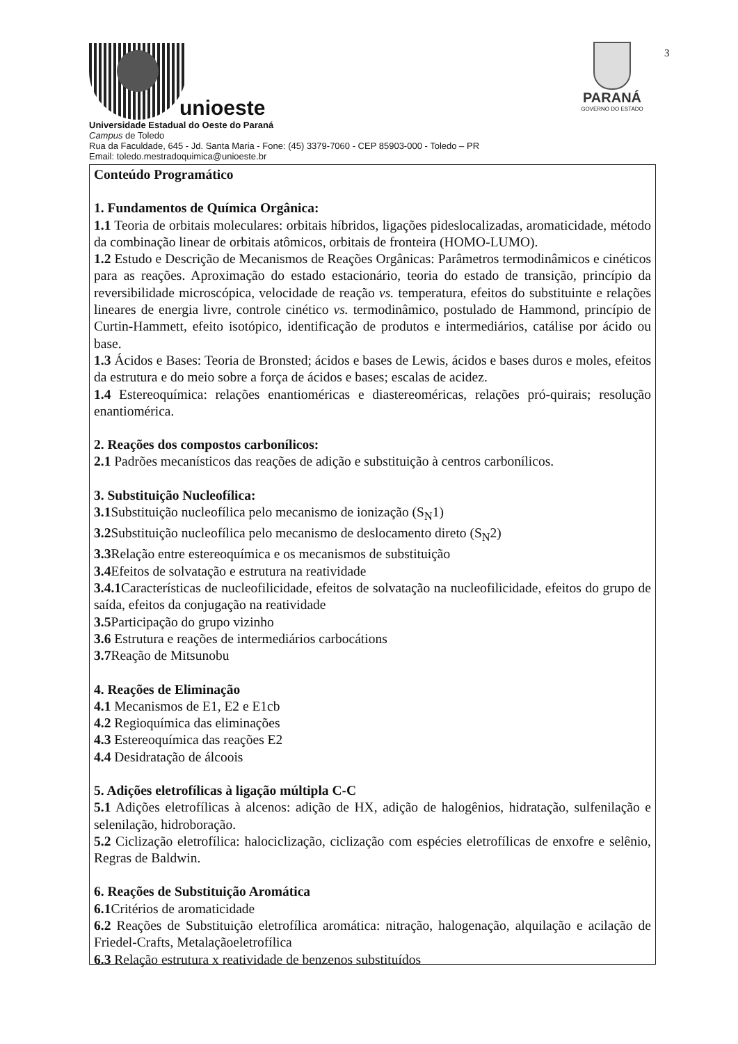unioeste
Universidade Estadual do Oeste do Paraná
Campus de Toledo
Rua da Faculdade, 645 - Jd. Santa Maria - Fone: (45) 3379-7060 - CEP 85903-000 - Toledo – PR
Email: toledo.mestradoquimica@unioeste.br
PARANÁ
GOVERNO DO ESTADO
3
Conteúdo Programático
1. Fundamentos de Química Orgânica:
1.1 Teoria de orbitais moleculares: orbitais híbridos, ligações pideslocalizadas, aromaticidade, método da combinação linear de orbitais atômicos, orbitais de fronteira (HOMO-LUMO).
1.2 Estudo e Descrição de Mecanismos de Reações Orgânicas: Parâmetros termodinâmicos e cinéticos para as reações. Aproximação do estado estacionário, teoria do estado de transição, princípio da reversibilidade microscópica, velocidade de reação vs. temperatura, efeitos do substituinte e relações lineares de energia livre, controle cinético vs. termodinâmico, postulado de Hammond, princípio de Curtin-Hammett, efeito isotópico, identificação de produtos e intermediários, catálise por ácido ou base.
1.3 Ácidos e Bases: Teoria de Bronsted; ácidos e bases de Lewis, ácidos e bases duros e moles, efeitos da estrutura e do meio sobre a força de ácidos e bases; escalas de acidez.
1.4 Estereoquímica: relações enantioméricas e diastereoméricas, relações pró-quirais; resolução enantiomérica.
2. Reações dos compostos carbonílicos:
2.1 Padrões mecanísticos das reações de adição e substituição à centros carbonílicos.
3. Substituição Nucleofílica:
3.1 Substituição nucleofílica pelo mecanismo de ionização (S<sub>N</sub>1)
3.2 Substituição nucleofílica pelo mecanismo de deslocamento direto (S<sub>N</sub>2)
3.3 Relação entre estereoquímica e os mecanismos de substituição
3.4 Efeitos de solvatação e estrutura na reatividade
3.4.1 Características de nucleofilicidade, efeitos de solvatação na nucleofilicidade, efeitos do grupo de saída, efeitos da conjugação na reatividade
3.5 Participação do grupo vizinho
3.6 Estrutura e reações de intermediários carbocátions
3.7 Reação de Mitsunobu
4. Reações de Eliminação
4.1 Mecanismos de E1, E2 e E1cb
4.2 Regioquímica das eliminações
4.3 Estereoquímica das reações E2
4.4 Desidratação de álcoois
5. Adições eletrofílicas à ligação múltipla C-C
5.1 Adições eletrofílicas à alcenos: adição de HX, adição de halogênios, hidratação, sulfenilação e selenilação, hidroboração.
5.2 Ciclização eletrofílica: halociclização, ciclização com espécies eletrofílicas de enxofre e selênio, Regras de Baldwin.
6. Reações de Substituição Aromática
6.1 Critérios de aromaticidade
6.2 Reações de Substituição eletrofílica aromática: nitração, halogenação, alquilação e acilação de Friedel-Crafts, Metalaçãoeletrofílica
6.3 Relação estrutura x reatividade de benzenos substituídos